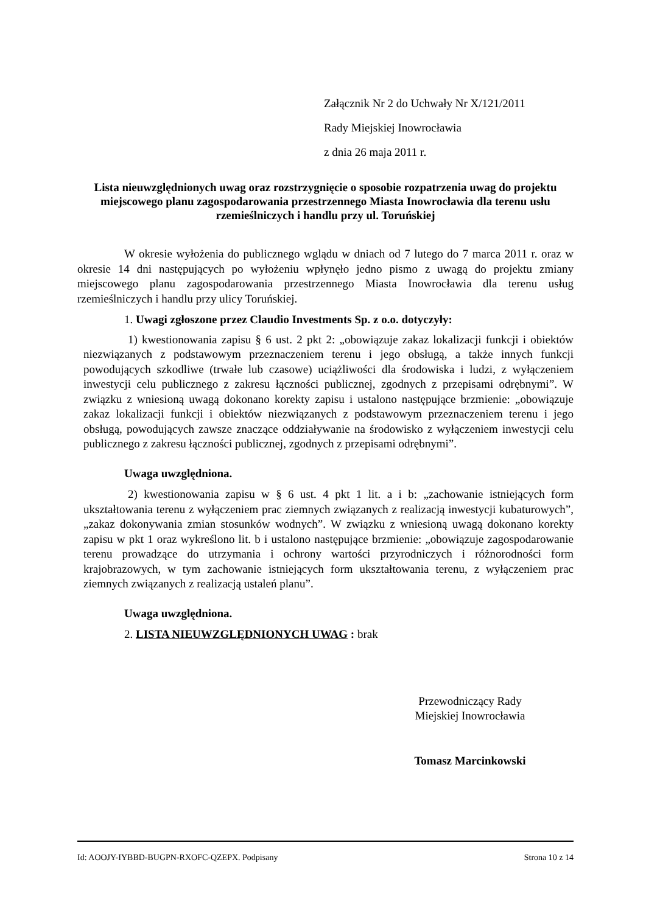Załącznik Nr 2 do Uchwały Nr X/121/2011
Rady Miejskiej Inowrocławia
z dnia 26 maja 2011 r.
Lista nieuwzględnionych uwag oraz rozstrzygnięcie o sposobie rozpatrzenia uwag do projektu miejscowego planu zagospodarowania przestrzennego Miasta Inowrocławia dla terenu usłu rzemieślniczych i handlu przy ul. Toruńskiej
W okresie wyłożenia do publicznego wglądu w dniach od 7 lutego do 7 marca 2011 r. oraz w okresie 14 dni następujących po wyłożeniu wpłynęło jedno pismo z uwagą do projektu zmiany miejscowego planu zagospodarowania przestrzennego Miasta Inowrocławia dla terenu usług rzemieślniczych i handlu przy ulicy Toruńskiej.
1. Uwagi zgłoszone przez Claudio Investments Sp. z o.o. dotyczyły:
1) kwestionowania zapisu § 6 ust. 2 pkt 2: „obowiązuje zakaz lokalizacji funkcji i obiektów niezwiązanych z podstawowym przeznaczeniem terenu i jego obsługą, a także innych funkcji powodujących szkodliwe (trwałe lub czasowe) uciążliwości dla środowiska i ludzi, z wyłączeniem inwestycji celu publicznego z zakresu łączności publicznej, zgodnych z przepisami odrębnymi”. W związku z wniesioną uwagą dokonano korekty zapisu i ustalono następujące brzmienie: „obowiązuje zakaz lokalizacji funkcji i obiektów niezwiązanych z podstawowym przeznaczeniem terenu i jego obsługą, powodujących zawsze znaczące oddziaływanie na środowisko z wyłączeniem inwestycji celu publicznego z zakresu łączności publicznej, zgodnych z przepisami odrębnymi”.
Uwaga uwzględniona.
2) kwestionowania zapisu w § 6 ust. 4 pkt 1 lit. a i b: „zachowanie istniejących form ukształtowania terenu z wyłączeniem prac ziemnych związanych z realizacją inwestycji kubaturowych”, „zakaz dokonywania zmian stosunków wodnych”. W związku z wniesioną uwagą dokonano korekty zapisu w pkt 1 oraz wykreślono lit. b i ustalono następujące brzmienie: „obowiązuje zagospodarowanie terenu prowadzące do utrzymania i ochrony wartości przyrodniczych i różnorodności form krajobrazowych, w tym zachowanie istniejących form ukształtowania terenu, z wyłączeniem prac ziemnych związanych z realizacją ustaleń planu”.
Uwaga uwzględniona.
2. LISTA NIEUWZGLĘDNIONYCH UWAG : brak
Przewodniczący Rady
Miejskiej Inowrocławia
Tomasz Marcinkowski
Id: AOOJY-IYBBD-BUGPN-RXOFC-QZEPX. Podpisany Strona 10 z 14